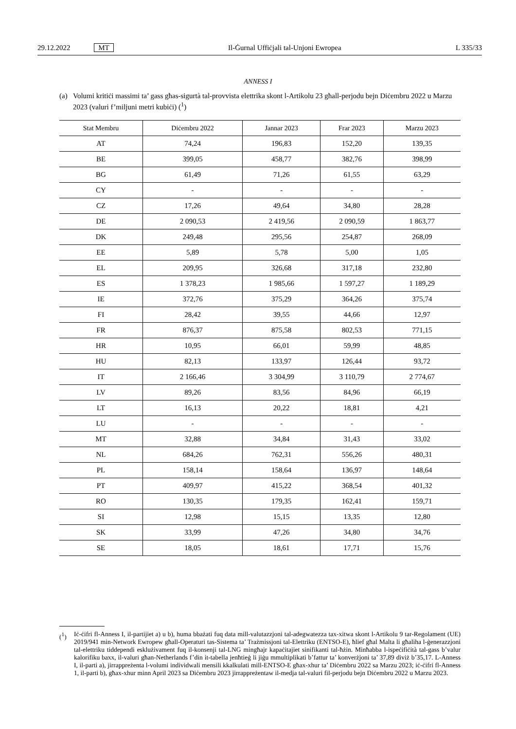29.12.2022 MT Il-Ġurnal Uffiċjali tal-Unjoni Ewropea
L 335/33
ANNESS I
(a) Volumi kritiċi massimi ta’ gass għas-sigurtà tal-provvista elettrika skont l-Artikolu 23 għall-perjodu bejn Diċembru 2022 u Marzu 2023 (valuri f’miljuni metri kubiċi) (<sup>1</sup>)
| Stat Membru | Diċembru 2022 | Jannar 2023 | Frar 2023 | Marzu 2023 |
| --- | --- | --- | --- | --- |
| AT | 74,24 | 196,83 | 152,20 | 139,35 |
| BE | 399,05 | 458,77 | 382,76 | 398,99 |
| BG | 61,49 | 71,26 | 61,55 | 63,29 |
| CY | - | - | - | - |
| CZ | 17,26 | 49,64 | 34,80 | 28,28 |
| DE | 2 090,53 | 2 419,56 | 2 090,59 | 1 863,77 |
| DK | 249,48 | 295,56 | 254,87 | 268,09 |
| EE | 5,89 | 5,78 | 5,00 | 1,05 |
| EL | 209,95 | 326,68 | 317,18 | 232,80 |
| ES | 1 378,23 | 1 985,66 | 1 597,27 | 1 189,29 |
| IE | 372,76 | 375,29 | 364,26 | 375,74 |
| FI | 28,42 | 39,55 | 44,66 | 12,97 |
| FR | 876,37 | 875,58 | 802,53 | 771,15 |
| HR | 10,95 | 66,01 | 59,99 | 48,85 |
| HU | 82,13 | 133,97 | 126,44 | 93,72 |
| IT | 2 166,46 | 3 304,99 | 3 110,79 | 2 774,67 |
| LV | 89,26 | 83,56 | 84,96 | 66,19 |
| LT | 16,13 | 20,22 | 18,81 | 4,21 |
| LU | - | - | - | - |
| MT | 32,88 | 34,84 | 31,43 | 33,02 |
| NL | 684,26 | 762,31 | 556,26 | 480,31 |
| PL | 158,14 | 158,64 | 136,97 | 148,64 |
| PT | 409,97 | 415,22 | 368,54 | 401,32 |
| RO | 130,35 | 179,35 | 162,41 | 159,71 |
| SI | 12,98 | 15,15 | 13,35 | 12,80 |
| SK | 33,99 | 47,26 | 34,80 | 34,76 |
| SE | 18,05 | 18,61 | 17,71 | 15,76 |
(<sup>1</sup>) Iċ-ċifri fl-Anness I, il-partijiet a) u b), huma bbażati fuq data mill-valutazzjoni tal-adegwatezza tax-xitwa skont l-Artikolu 9 tar-Regolament (UE) 2019/941 min-Network Ewropew għall-Operaturi tas-Sistema ta’ Trażmissjoni tal-Elettriku (ENTSO-E), ħlief għal Malta li għaliha l-ġenerazzjoni tal-elettriku tiddependi esklużivament fuq il-konsenji tal-LNG mingħajr kapaċitajiet sinifikanti tal-ħżin. Minħabba l-ispeċifiċità tal-gass b’valur kalorifiku baxx, il-valuri għan-Netherlands f’din it-tabella jenħtieġ li jiġu mmultiplikati b’fattur ta’ konverżjoni ta’ 37,89 diviż b’35,17. L-Anness I, il-parti a), jirrappreżenta l-volumi individwali mensili kkalkulati mill-ENTSO-E għax-xhur ta’ Diċembru 2022 sa Marzu 2023; iċ-ċifri fl-Anness 1, il-parti b), għax-xhur minn April 2023 sa Diċembru 2023 jirrappreżentaw il-medja tal-valuri fil-perjodu bejn Diċembru 2022 u Marzu 2023.